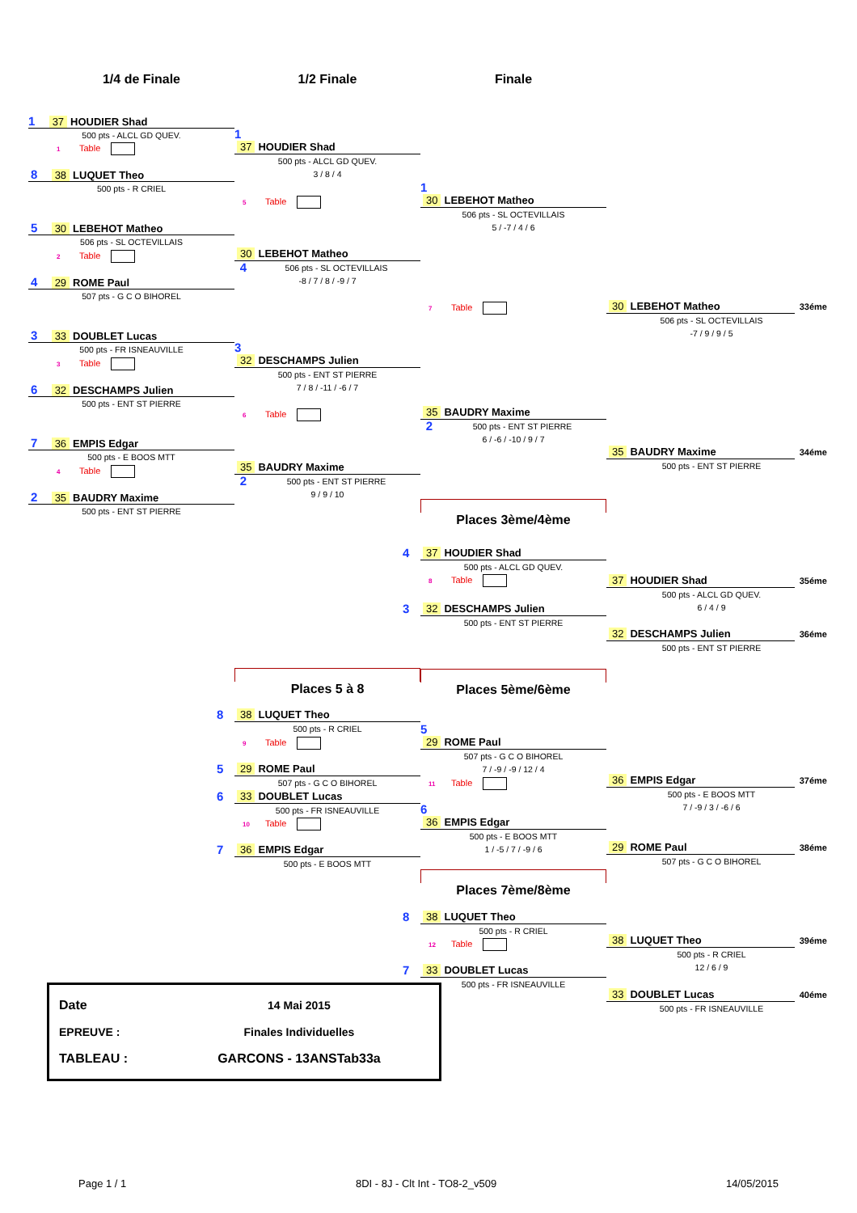1/4 de Finale
1 37 HOUDIER Shad
500 pts - ALCL GD QUEV.
1 Table
8 38 LUQUET Theo
500 pts - R CRIEL
5 30 LEBEHOT Matheo
506 pts - SL OCTEVILLAIS
2 Table
4 29 ROME Paul
507 pts - G C O BIHOREL
3 33 DOUBLET Lucas
500 pts - FR ISNEAUVILLE
3 Table
6 32 DESCHAMPS Julien
500 pts - ENT ST PIERRE
7 36 EMPIS Edgar
500 pts - E BOOS MTT
4 Table
2 35 BAUDRY Maxime
500 pts - ENT ST PIERRE
1/2 Finale
1
37 HOUDIER Shad
500 pts - ALCL GD QUEV.
3 / 8 / 4
5 Table
30 LEBEHOT Matheo
4 506 pts - SL OCTEVILLAIS
-8 / 7 / 8 / -9 / 7
3
32 DESCHAMPS Julien
500 pts - ENT ST PIERRE
7 / 8 / -11 / -6 / 7
6 Table
35 BAUDRY Maxime
2 500 pts - ENT ST PIERRE
9 / 9 / 10
Places 5 à 8
8 38 LUQUET Theo
500 pts - R CRIEL
9 Table
5 29 ROME Paul
507 pts - G C O BIHOREL
6 33 DOUBLET Lucas
500 pts - FR ISNEAUVILLE
10 Table
7 36 EMPIS Edgar
500 pts - E BOOS MTT
Finale
1
30 LEBEHOT Matheo
506 pts - SL OCTEVILLAIS
5 / -7 / 4 / 6
7 Table
35 BAUDRY Maxime
2 500 pts - ENT ST PIERRE
6 / -6 / -10 / 9 / 7
Places 3ème/4ème
4 37 HOUDIER Shad
500 pts - ALCL GD QUEV.
8 Table
3 32 DESCHAMPS Julien
500 pts - ENT ST PIERRE
Places 5ème/6ème
5
29 ROME Paul
507 pts - G C O BIHOREL
7 / -9 / -9 / 12 / 4
11 Table
6
36 EMPIS Edgar
500 pts - E BOOS MTT
1 / -5 / 7 / -9 / 6
Places 7ème/8ème
8 38 LUQUET Theo
500 pts - R CRIEL
12 Table
7 33 DOUBLET Lucas
500 pts - FR ISNEAUVILLE
30 LEBEHOT Matheo 33éme
506 pts - SL OCTEVILLAIS
-7 / 9 / 9 / 5
35 BAUDRY Maxime 34éme
500 pts - ENT ST PIERRE
37 HOUDIER Shad 35éme
500 pts - ALCL GD QUEV.
6 / 4 / 9
32 DESCHAMPS Julien 36éme
500 pts - ENT ST PIERRE
36 EMPIS Edgar 37éme
500 pts - E BOOS MTT
7 / -9 / 3 / -6 / 6
29 ROME Paul 38éme
507 pts - G C O BIHOREL
38 LUQUET Theo 39éme
500 pts - R CRIEL
12 / 6 / 9
33 DOUBLET Lucas 40éme
500 pts - FR ISNEAUVILLE
| Date | 14 Mai 2015 |
| EPREUVE : | Finales Individuelles |
| TABLEAU : | GARCONS - 13ANSTab33a |
Page 1 / 1 8DI - 8J - Clt Int - TO8-2_v509 14/05/2015